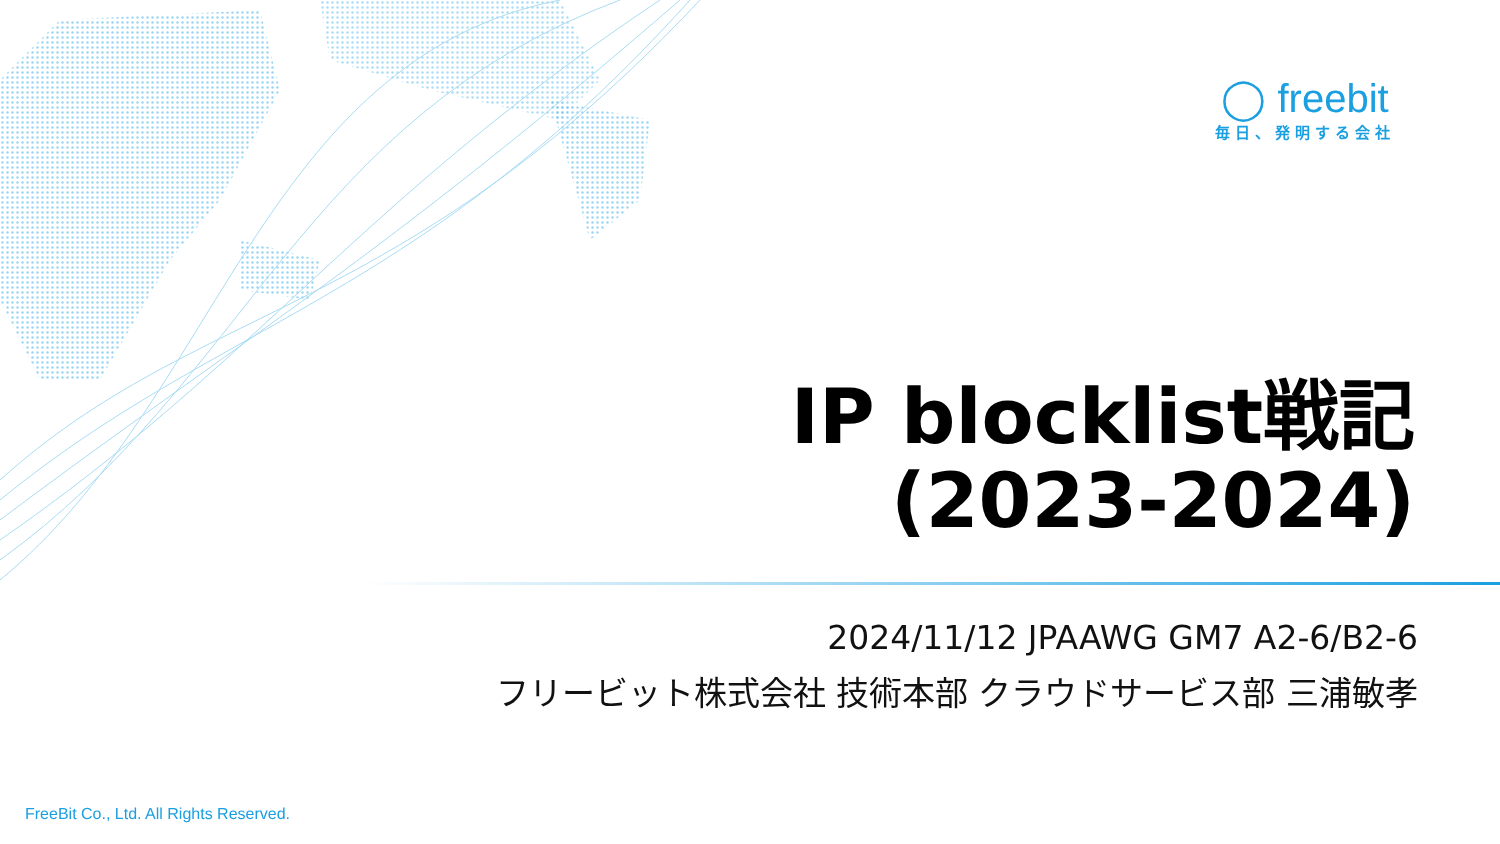◯ freebit
毎日、発明する会社
IP blocklist戦記
(2023-2024)
2024/11/12 JPAAWG GM7 A2-6/B2-6
フリービット株式会社 技術本部 クラウドサービス部 三浦敏孝
FreeBit Co., Ltd. All Rights Reserved.